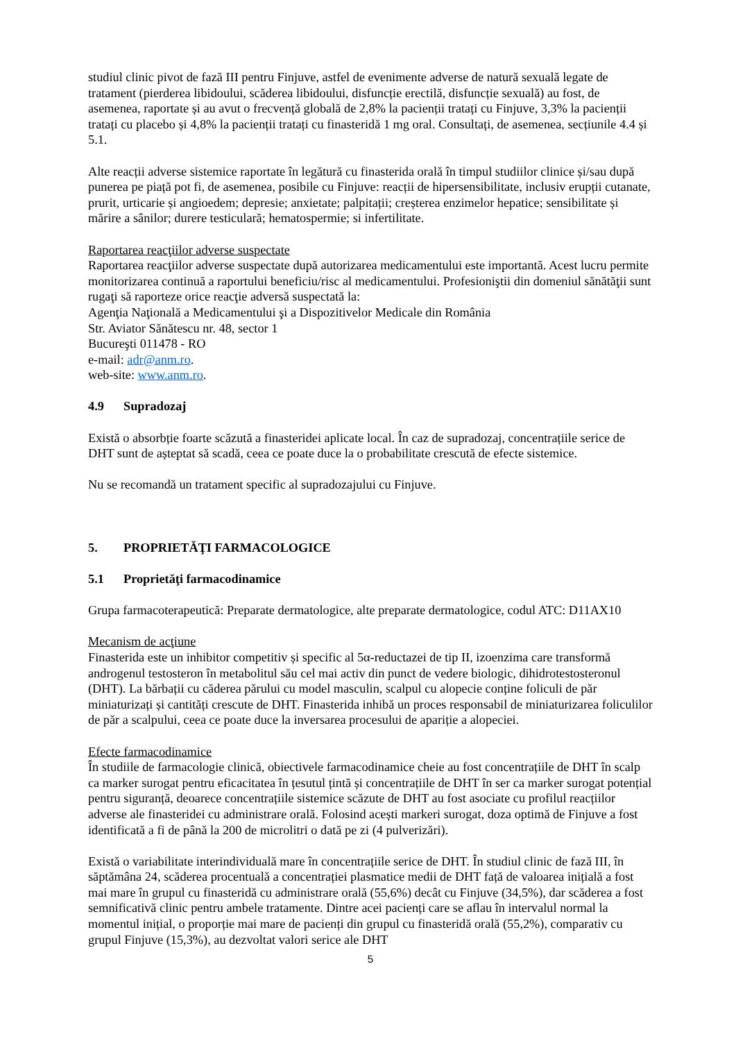studiul clinic pivot de fază III pentru Finjuve, astfel de evenimente adverse de natură sexuală legate de tratament (pierderea libidoului, scăderea libidoului, disfuncție erectilă, disfuncție sexuală) au fost, de asemenea, raportate și au avut o frecvență globală de 2,8% la pacienții tratați cu Finjuve, 3,3% la pacienții tratați cu placebo și 4,8% la pacienții tratați cu finasteridă 1 mg oral. Consultați, de asemenea, secțiunile 4.4 și 5.1.
Alte reacții adverse sistemice raportate în legătură cu finasterida orală în timpul studiilor clinice și/sau după punerea pe piață pot fi, de asemenea, posibile cu Finjuve: reacții de hipersensibilitate, inclusiv erupții cutanate, prurit, urticarie și angioedem; depresie; anxietate; palpitații; creșterea enzimelor hepatice; sensibilitate și mărire a sânilor; durere testiculară; hematospermie; si infertilitate.
Raportarea reacţiilor adverse suspectate
Raportarea reacţiilor adverse suspectate după autorizarea medicamentului este importantă. Acest lucru permite monitorizarea continuă a raportului beneficiu/risc al medicamentului. Profesioniştii din domeniul sănătăţii sunt rugaţi să raporteze orice reacţie adversă suspectată la:
Agenţia Naţională a Medicamentului şi a Dispozitivelor Medicale din România
Str. Aviator Sănătescu nr. 48, sector 1
Bucureşti 011478 - RO
e-mail: adr@anm.ro.
web-site: www.anm.ro.
4.9 Supradozaj
Există o absorbție foarte scăzută a finasteridei aplicate local. În caz de supradozaj, concentrațiile serice de DHT sunt de așteptat să scadă, ceea ce poate duce la o probabilitate crescută de efecte sistemice.
Nu se recomandă un tratament specific al supradozajului cu Finjuve.
5. PROPRIETĂŢI FARMACOLOGICE
5.1 Proprietăţi farmacodinamice
Grupa farmacoterapeutică: Preparate dermatologice, alte preparate dermatologice, codul ATC: D11AX10
Mecanism de acţiune
Finasterida este un inhibitor competitiv și specific al 5α-reductazei de tip II, izoenzima care transformă androgenul testosteron în metabolitul său cel mai activ din punct de vedere biologic, dihidrotestosteronul (DHT). La bărbații cu căderea părului cu model masculin, scalpul cu alopecie conține foliculi de păr miniaturizați și cantități crescute de DHT. Finasterida inhibă un proces responsabil de miniaturizarea foliculilor de păr a scalpului, ceea ce poate duce la inversarea procesului de apariție a alopeciei.
Efecte farmacodinamice
În studiile de farmacologie clinică, obiectivele farmacodinamice cheie au fost concentrațiile de DHT în scalp ca marker surogat pentru eficacitatea în țesutul țintă și concentrațiile de DHT în ser ca marker surogat potențial pentru siguranță, deoarece concentrațiile sistemice scăzute de DHT au fost asociate cu profilul reacțiilor adverse ale finasteridei cu administrare orală. Folosind acești markeri surogat, doza optimă de Finjuve a fost identificată a fi de până la 200 de microlitri o dată pe zi (4 pulverizări).
Există o variabilitate interindividuală mare în concentrațiile serice de DHT. În studiul clinic de fază III, în săptămâna 24, scăderea procentuală a concentrației plasmatice medii de DHT față de valoarea inițială a fost mai mare în grupul cu finasteridă cu administrare orală (55,6%) decât cu Finjuve (34,5%), dar scăderea a fost semnificativă clinic pentru ambele tratamente. Dintre acei pacienți care se aflau în intervalul normal la momentul inițial, o proporție mai mare de pacienți din grupul cu finasteridă orală (55,2%), comparativ cu grupul Finjuve (15,3%), au dezvoltat valori serice ale DHT
5